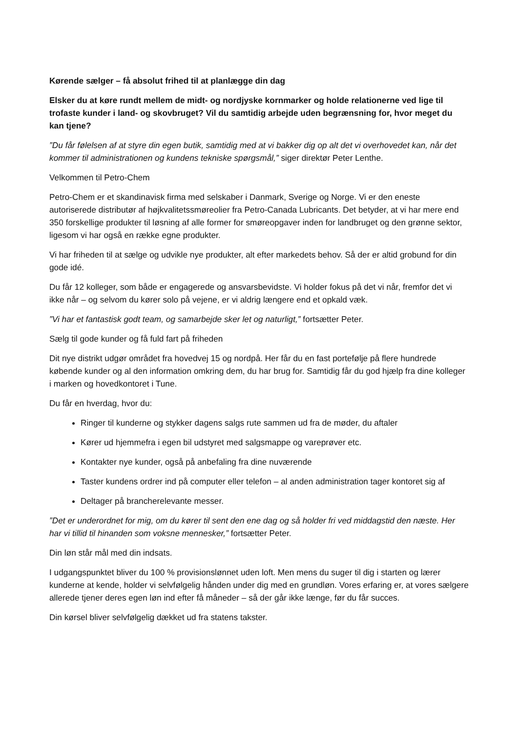Kørende sælger – få absolut frihed til at planlægge din dag
Elsker du at køre rundt mellem de midt- og nordjyske kornmarker og holde relationerne ved lige til trofaste kunder i land- og skovbruget? Vil du samtidig arbejde uden begrænsning for, hvor meget du kan tjene?
”Du får følelsen af at styre din egen butik, samtidig med at vi bakker dig op alt det vi overhovedet kan, når det kommer til administrationen og kundens tekniske spørgsmål,” siger direktør Peter Lenthe.
Velkommen til Petro-Chem
Petro-Chem er et skandinavisk firma med selskaber i Danmark, Sverige og Norge. Vi er den eneste autoriserede distributør af højkvalitetssmøreolier fra Petro-Canada Lubricants. Det betyder, at vi har mere end 350 forskellige produkter til løsning af alle former for smøreopgaver inden for landbruget og den grønne sektor, ligesom vi har også en række egne produkter.
Vi har friheden til at sælge og udvikle nye produkter, alt efter markedets behov. Så der er altid grobund for din gode idé.
Du får 12 kolleger, som både er engagerede og ansvarsbevidste. Vi holder fokus på det vi når, fremfor det vi ikke når – og selvom du kører solo på vejene, er vi aldrig længere end et opkald væk.
”Vi har et fantastisk godt team, og samarbejde sker let og naturligt,” fortsætter Peter.
Sælg til gode kunder og få fuld fart på friheden
Dit nye distrikt udgør området fra hovedvej 15 og nordpå. Her får du en fast portefølje på flere hundrede købende kunder og al den information omkring dem, du har brug for. Samtidig får du god hjælp fra dine kolleger i marken og hovedkontoret i Tune.
Du får en hverdag, hvor du:
Ringer til kunderne og stykker dagens salgs rute sammen ud fra de møder, du aftaler
Kører ud hjemmefra i egen bil udstyret med salgsmappe og vareprøver etc.
Kontakter nye kunder, også på anbefaling fra dine nuværende
Taster kundens ordrer ind på computer eller telefon – al anden administration tager kontoret sig af
Deltager på brancherelevante messer.
”Det er underordnet for mig, om du kører til sent den ene dag og så holder fri ved middagstid den næste. Her har vi tillid til hinanden som voksne mennesker,” fortsætter Peter.
Din løn står mål med din indsats.
I udgangspunktet bliver du 100 % provisionslønnet uden loft. Men mens du suger til dig i starten og lærer kunderne at kende, holder vi selvfølgelig hånden under dig med en grundløn. Vores erfaring er, at vores sælgere allerede tjener deres egen løn ind efter få måneder – så der går ikke længe, før du får succes.
Din kørsel bliver selvfølgelig dækket ud fra statens takster.